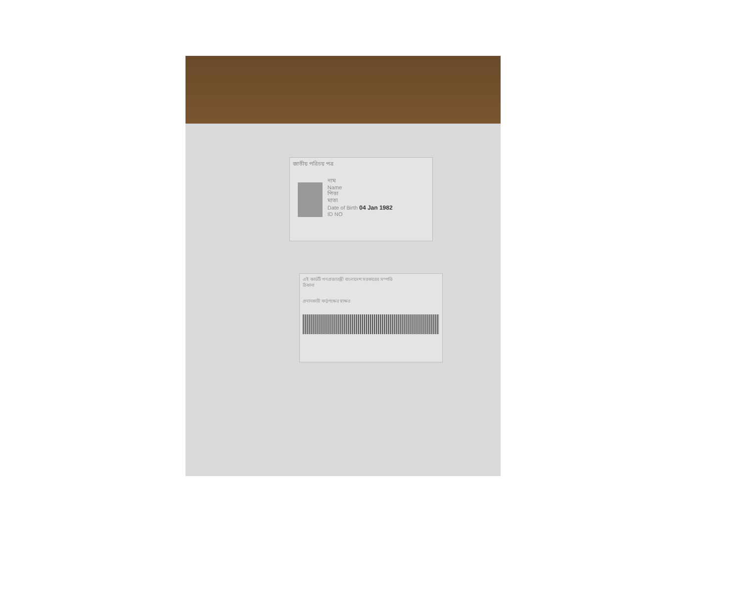জাতীয় পরিচয় পত্র
নাম
Name
পিতা
মাতা
Date of Birth 04 Jan 1982
ID NO
এই কার্ডটি গণপ্রজাতন্ত্রী বাংলাদেশ সরকারের সম্পত্তি
ঠিকানা
প্রদানকারী কর্তৃপক্ষের স্বাক্ষর